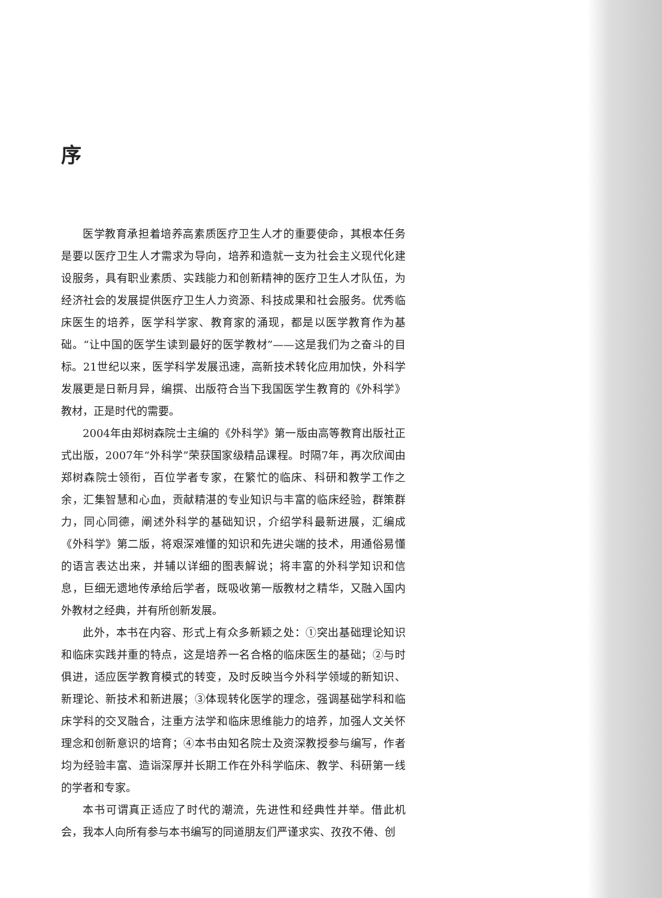序
医学教育承担着培养高素质医疗卫生人才的重要使命，其根本任务是要以医疗卫生人才需求为导向，培养和造就一支为社会主义现代化建设服务，具有职业素质、实践能力和创新精神的医疗卫生人才队伍，为经济社会的发展提供医疗卫生人力资源、科技成果和社会服务。优秀临床医生的培养，医学科学家、教育家的涌现，都是以医学教育作为基础。“让中国的医学生读到最好的医学教材”——这是我们为之奋斗的目标。21世纪以来，医学科学发展迅速，高新技术转化应用加快，外科学发展更是日新月异，编撰、出版符合当下我国医学生教育的《外科学》教材，正是时代的需要。
2004年由郑树森院士主编的《外科学》第一版由高等教育出版社正式出版，2007年“外科学”荣获国家级精品课程。时隔7年，再次欣闻由郑树森院士领衔，百位学者专家，在繁忙的临床、科研和教学工作之余，汇集智慧和心血，贡献精湛的专业知识与丰富的临床经验，群策群力，同心同德，阐述外科学的基础知识，介绍学科最新进展，汇编成《外科学》第二版，将艰深难懂的知识和先进尖端的技术，用通俗易懂的语言表达出来，并辅以详细的图表解说；将丰富的外科学知识和信息，巨细无遗地传承给后学者，既吸收第一版教材之精华，又融入国内外教材之经典，并有所创新发展。
此外，本书在内容、形式上有众多新颖之处：①突出基础理论知识和临床实践并重的特点，这是培养一名合格的临床医生的基础；②与时俱进，适应医学教育模式的转变，及时反映当今外科学领域的新知识、新理论、新技术和新进展；③体现转化医学的理念，强调基础学科和临床学科的交叉融合，注重方法学和临床思维能力的培养，加强人文关怀理念和创新意识的培育；④本书由知名院士及资深教授参与编写，作者均为经验丰富、造诣深厚并长期工作在外科学临床、教学、科研第一线的学者和专家。
本书可谓真正适应了时代的潮流，先进性和经典性并举。借此机会，我本人向所有参与本书编写的同道朋友们严谨求实、孜孜不倦、创